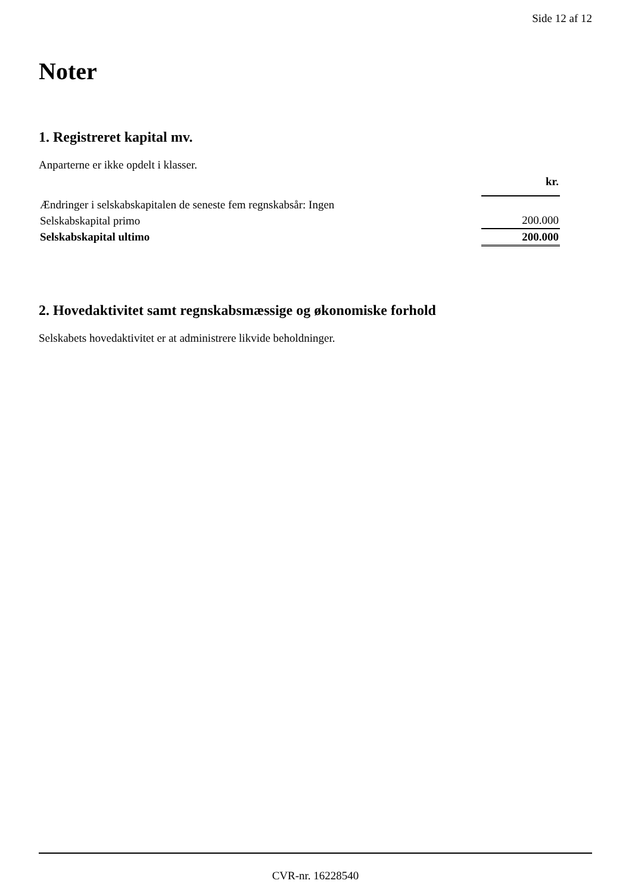Side 12 af 12
Noter
1. Registreret kapital mv.
Anparterne er ikke opdelt i klasser.
| | kr. |
| Ændringer i selskabskapitalen de seneste fem regnskabsår: Ingen | |
| Selskabskapital primo | 200.000 |
| Selskabskapital ultimo | 200.000 |
2. Hovedaktivitet samt regnskabsmæssige og økonomiske forhold
Selskabets hovedaktivitet er at administrere likvide beholdninger.
CVR-nr. 16228540